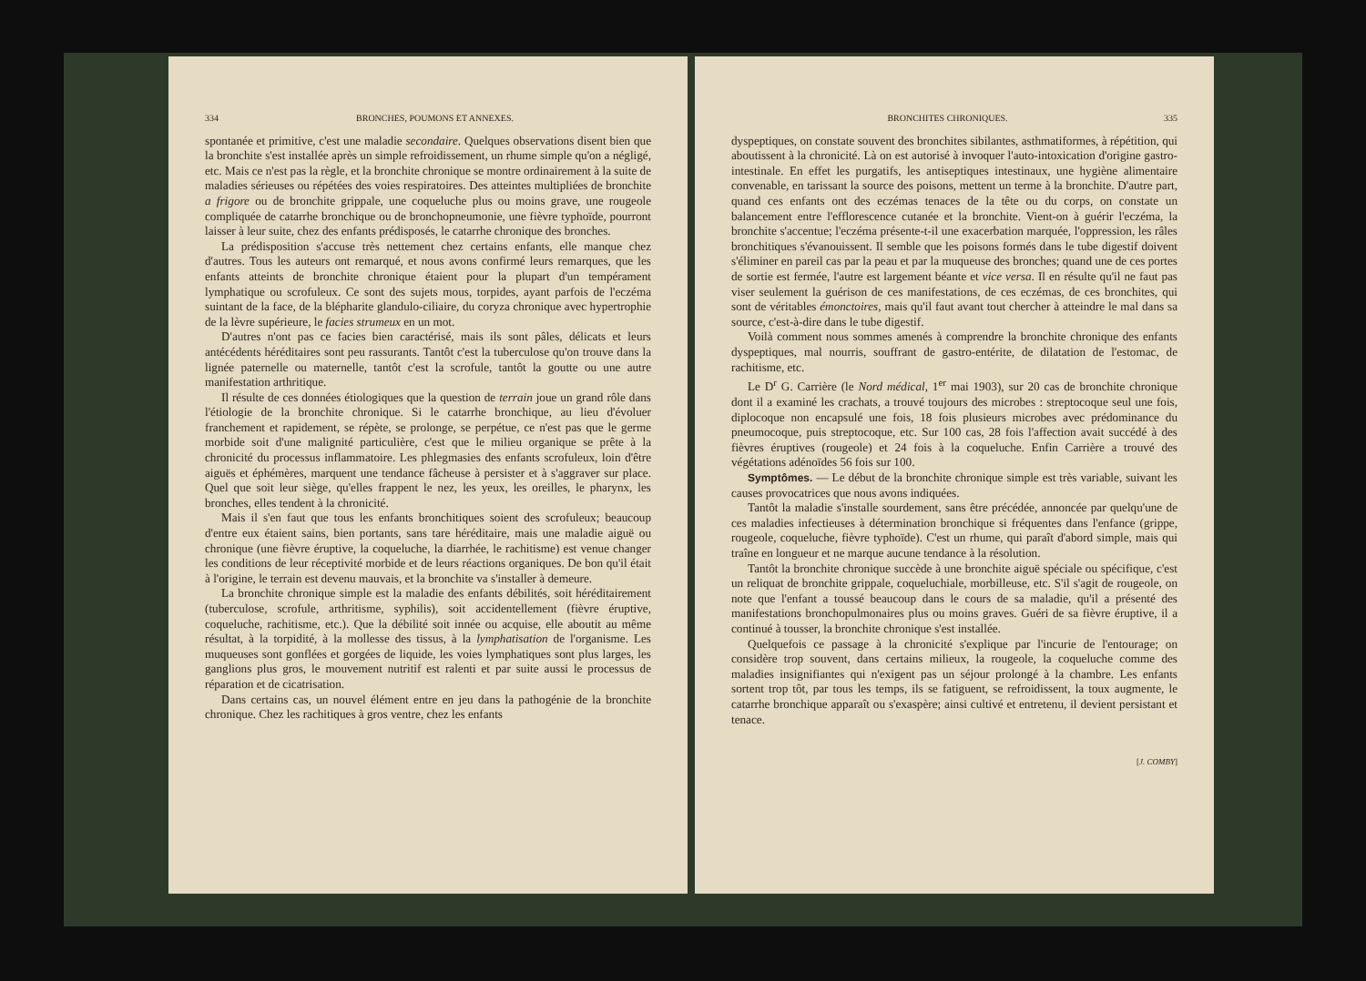334 BRONCHES, POUMONS ET ANNEXES.
spontanée et primitive, c'est une maladie secondaire. Quelques observations disent bien que la bronchite s'est installée après un simple refroidissement, un rhume simple qu'on a négligé, etc. Mais ce n'est pas la règle, et la bronchite chronique se montre ordinairement à la suite de maladies sérieuses ou répétées des voies respiratoires. Des atteintes multipliées de bronchite a frigore ou de bronchite grippale, une coqueluche plus ou moins grave, une rougeole compliquée de catarrhe bronchique ou de bronchopneumonie, une fièvre typhoïde, pourront laisser à leur suite, chez des enfants prédisposés, le catarrhe chronique des bronches.
La prédisposition s'accuse très nettement chez certains enfants, elle manque chez d'autres. Tous les auteurs ont remarqué, et nous avons confirmé leurs remarques, que les enfants atteints de bronchite chronique étaient pour la plupart d'un tempérament lymphatique ou scrofuleux. Ce sont des sujets mous, torpides, ayant parfois de l'eczéma suintant de la face, de la blépharite glandulo-ciliaire, du coryza chronique avec hypertrophie de la lèvre supérieure, le facies strumeux en un mot.
D'autres n'ont pas ce facies bien caractérisé, mais ils sont pâles, délicats et leurs antécédents héréditaires sont peu rassurants. Tantôt c'est la tuberculose qu'on trouve dans la lignée paternelle ou maternelle, tantôt c'est la scrofule, tantôt la goutte ou une autre manifestation arthritique.
Il résulte de ces données étiologiques que la question de terrain joue un grand rôle dans l'étiologie de la bronchite chronique. Si le catarrhe bronchique, au lieu d'évoluer franchement et rapidement, se répète, se prolonge, se perpétue, ce n'est pas que le germe morbide soit d'une malignité particulière, c'est que le milieu organique se prête à la chronicité du processus inflammatoire. Les phlegmasies des enfants scrofuleux, loin d'être aiguës et éphémères, marquent une tendance fâcheuse à persister et à s'aggraver sur place. Quel que soit leur siège, qu'elles frappent le nez, les yeux, les oreilles, le pharynx, les bronches, elles tendent à la chronicité.
Mais il s'en faut que tous les enfants bronchitiques soient des scrofuleux; beaucoup d'entre eux étaient sains, bien portants, sans tare héréditaire, mais une maladie aiguë ou chronique (une fièvre éruptive, la coqueluche, la diarrhée, le rachitisme) est venue changer les conditions de leur réceptivité morbide et de leurs réactions organiques. De bon qu'il était à l'origine, le terrain est devenu mauvais, et la bronchite va s'installer à demeure.
La bronchite chronique simple est la maladie des enfants débilités, soit héréditairement (tuberculose, scrofule, arthritisme, syphilis), soit accidentellement (fièvre éruptive, coqueluche, rachitisme, etc.). Que la débilité soit innée ou acquise, elle aboutit au même résultat, à la torpidité, à la mollesse des tissus, à la lymphatisation de l'organisme. Les muqueuses sont gonflées et gorgées de liquide, les voies lymphatiques sont plus larges, les ganglions plus gros, le mouvement nutritif est ralenti et par suite aussi le processus de réparation et de cicatrisation.
Dans certains cas, un nouvel élément entre en jeu dans la pathogénie de la bronchite chronique. Chez les rachitiques à gros ventre, chez les enfants
BRONCHITES CHRONIQUES. 335
dyspeptiques, on constate souvent des bronchites sibilantes, asthmatiformes, à répétition, qui aboutissent à la chronicité. Là on est autorisé à invoquer l'auto-intoxication d'origine gastro-intestinale. En effet les purgatifs, les antiseptiques intestinaux, une hygiène alimentaire convenable, en tarissant la source des poisons, mettent un terme à la bronchite. D'autre part, quand ces enfants ont des eczémas tenaces de la tête ou du corps, on constate un balancement entre l'efflorescence cutanée et la bronchite. Vient-on à guérir l'eczéma, la bronchite s'accentue; l'eczéma présente-t-il une exacerbation marquée, l'oppression, les râles bronchitiques s'évanouissent. Il semble que les poisons formés dans le tube digestif doivent s'éliminer en pareil cas par la peau et par la muqueuse des bronches; quand une de ces portes de sortie est fermée, l'autre est largement béante et vice versa. Il en résulte qu'il ne faut pas viser seulement la guérison de ces manifestations, de ces eczémas, de ces bronchites, qui sont de véritables émonctoires, mais qu'il faut avant tout chercher à atteindre le mal dans sa source, c'est-à-dire dans le tube digestif.
Voilà comment nous sommes amenés à comprendre la bronchite chronique des enfants dyspeptiques, mal nourris, souffrant de gastro-entérite, de dilatation de l'estomac, de rachitisme, etc.
Le D<sup>r</sup> G. Carrière (le Nord médical, 1<sup>er</sup> mai 1903), sur 20 cas de bronchite chronique dont il a examiné les crachats, a trouvé toujours des microbes : streptocoque seul une fois, diplocoque non encapsulé une fois, 18 fois plusieurs microbes avec prédominance du pneumocoque, puis streptocoque, etc. Sur 100 cas, 28 fois l'affection avait succédé à des fièvres éruptives (rougeole) et 24 fois à la coqueluche. Enfin Carrière a trouvé des végétations adénoïdes 56 fois sur 100.
Symptômes. — Le début de la bronchite chronique simple est très variable, suivant les causes provocatrices que nous avons indiquées.
Tantôt la maladie s'installe sourdement, sans être précédée, annoncée par quelqu'une de ces maladies infectieuses à détermination bronchique si fréquentes dans l'enfance (grippe, rougeole, coqueluche, fièvre typhoïde). C'est un rhume, qui paraît d'abord simple, mais qui traîne en longueur et ne marque aucune tendance à la résolution.
Tantôt la bronchite chronique succède à une bronchite aiguë spéciale ou spécifique, c'est un reliquat de bronchite grippale, coqueluchiale, morbilleuse, etc. S'il s'agit de rougeole, on note que l'enfant a toussé beaucoup dans le cours de sa maladie, qu'il a présenté des manifestations bronchopulmonaires plus ou moins graves. Guéri de sa fièvre éruptive, il a continué à tousser, la bronchite chronique s'est installée.
Quelquefois ce passage à la chronicité s'explique par l'incurie de l'entourage; on considère trop souvent, dans certains milieux, la rougeole, la coqueluche comme des maladies insignifiantes qui n'exigent pas un séjour prolongé à la chambre. Les enfants sortent trop tôt, par tous les temps, ils se fatiguent, se refroidissent, la toux augmente, le catarrhe bronchique apparaît ou s'exaspère; ainsi cultivé et entretenu, il devient persistant et tenace.
[J. COMBY]